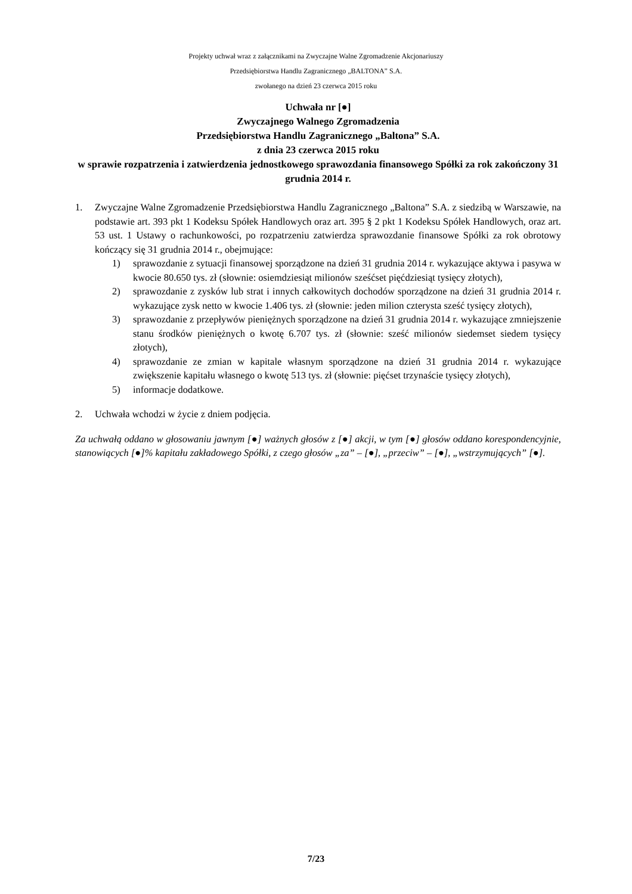Projekty uchwał wraz z załącznikami na Zwyczajne Walne Zgromadzenie Akcjonariuszy
Przedsiębiorstwa Handlu Zagranicznego „BALTONA” S.A.
zwołanego na dzień 23 czerwca 2015 roku
Uchwała nr [●]
Zwyczajnego Walnego Zgromadzenia
Przedsiębiorstwa Handlu Zagranicznego „Baltona” S.A.
z dnia 23 czerwca 2015 roku
w sprawie rozpatrzenia i zatwierdzenia jednostkowego sprawozdania finansowego Spółki za rok zakończony 31 grudnia 2014 r.
1. Zwyczajne Walne Zgromadzenie Przedsiębiorstwa Handlu Zagranicznego „Baltona” S.A. z siedzibą w Warszawie, na podstawie art. 393 pkt 1 Kodeksu Spółek Handlowych oraz art. 395 § 2 pkt 1 Kodeksu Spółek Handlowych, oraz art. 53 ust. 1 Ustawy o rachunkowości, po rozpatrzeniu zatwierdza sprawozdanie finansowe Spółki za rok obrotowy kończący się 31 grudnia 2014 r., obejmujące:
1) sprawozdanie z sytuacji finansowej sporządzone na dzień 31 grudnia 2014 r. wykazujące aktywa i pasywa w kwocie 80.650 tys. zł (słownie: osiemdziesiąt milionów sześćset pięćdziesiąt tysięcy złotych),
2) sprawozdanie z zysków lub strat i innych całkowitych dochodów sporządzone na dzień 31 grudnia 2014 r. wykazujące zysk netto w kwocie 1.406 tys. zł (słownie: jeden milion czterysta sześć tysięcy złotych),
3) sprawozdanie z przepływów pieniężnych sporządzone na dzień 31 grudnia 2014 r. wykazujące zmniejszenie stanu środków pieniężnych o kwotę 6.707 tys. zł (słownie: sześć milionów siedemset siedem tysięcy złotych),
4) sprawozdanie ze zmian w kapitale własnym sporządzone na dzień 31 grudnia 2014 r. wykazujące zwiększenie kapitału własnego o kwotę 513 tys. zł (słownie: pięćset trzynaście tysięcy złotych),
5) informacje dodatkowe.
2. Uchwała wchodzi w życie z dniem podjęcia.
Za uchwałą oddano w głosowaniu jawnym [●] ważnych głosów z [●] akcji, w tym [●] głosów oddano korespondencyjnie, stanowiących [●]% kapitału zakładowego Spółki, z czego głosów „za” – [●], „przeciw” – [●], „wstrzymujących” [●].
7/23